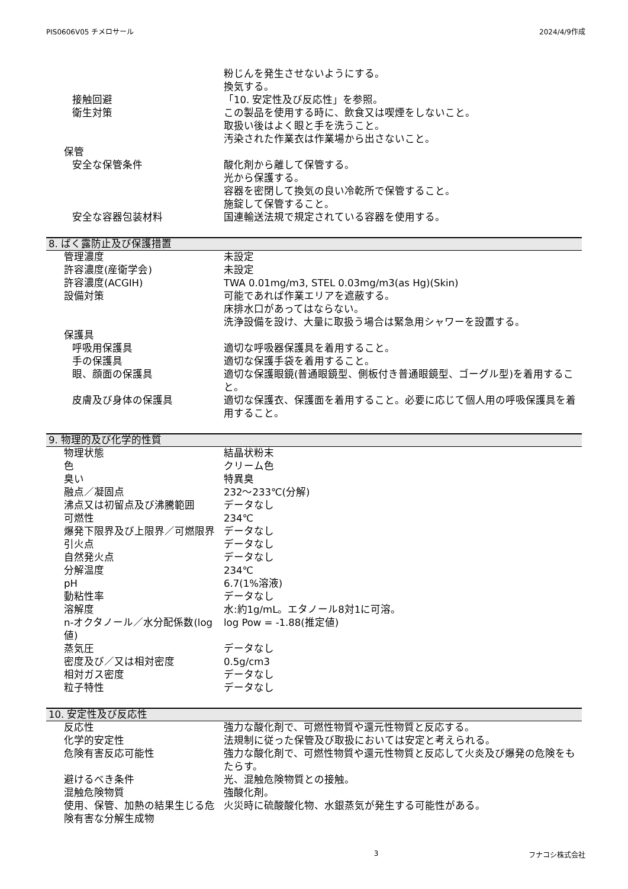PIS0606V05 チメロサール 2024/4/9作成
粉じんを発生させないようにする。
換気する。
接触回避 「10. 安定性及び反応性」を参照。
衛生対策 この製品を使用する時に、飲食又は喫煙をしないこと。
取扱い後はよく眼と手を洗うこと。
汚染された作業衣は作業場から出さないこと。
保管
安全な保管条件 酸化剤から離して保管する。
光から保護する。
容器を密閉して換気の良い冷乾所で保管すること。
施錠して保管すること。
安全な容器包装材料 国連輸送法規で規定されている容器を使用する。
8. ばく露防止及び保護措置
管理濃度 未設定
許容濃度(産衛学会) 未設定
許容濃度(ACGIH) TWA 0.01mg/m3, STEL 0.03mg/m3(as Hg)(Skin)
設備対策 可能であれば作業エリアを遮蔽する。
床排水口があってはならない。
洗浄設備を設け、大量に取扱う場合は緊急用シャワーを設置する。
保護具
呼吸用保護具 適切な呼吸器保護具を着用すること。
手の保護具 適切な保護手袋を着用すること。
眼、顔面の保護具 適切な保護眼鏡(普通眼鏡型、側板付き普通眼鏡型、ゴーグル型)を着用すること。
皮膚及び身体の保護具 適切な保護衣、保護面を着用すること。必要に応じて個人用の呼吸保護具を着用すること。
9. 物理的及び化学的性質
物理状態 結晶状粉末
色 クリーム色
臭い 特異臭
融点／凝固点 232～233℃(分解)
沸点又は初留点及び沸騰範囲 データなし
可燃性 234℃
爆発下限界及び上限界／可燃限界 データなし
引火点 データなし
自然発火点 データなし
分解温度 234℃
pH 6.7(1%溶液)
動粘性率 データなし
溶解度 水:約1g/mL。エタノール8対1に可溶。
n-オクタノール／水分配係数(log値) log Pow = -1.88(推定値)
蒸気圧 データなし
密度及び／又は相対密度 0.5g/cm3
相対ガス密度 データなし
粒子特性 データなし
10. 安定性及び反応性
反応性 強力な酸化剤で、可燃性物質や還元性物質と反応する。
化学的安定性 法規制に従った保管及び取扱においては安定と考えられる。
危険有害反応可能性 強力な酸化剤で、可燃性物質や還元性物質と反応して火炎及び爆発の危険をもたらす。
避けるべき条件 光、混触危険物質との接触。
混触危険物質 強酸化剤。
使用、保管、加熱の結果生じる危険有害な分解生成物
火災時に硫酸酸化物、水銀蒸気が発生する可能性がある。
3 フナコシ株式会社